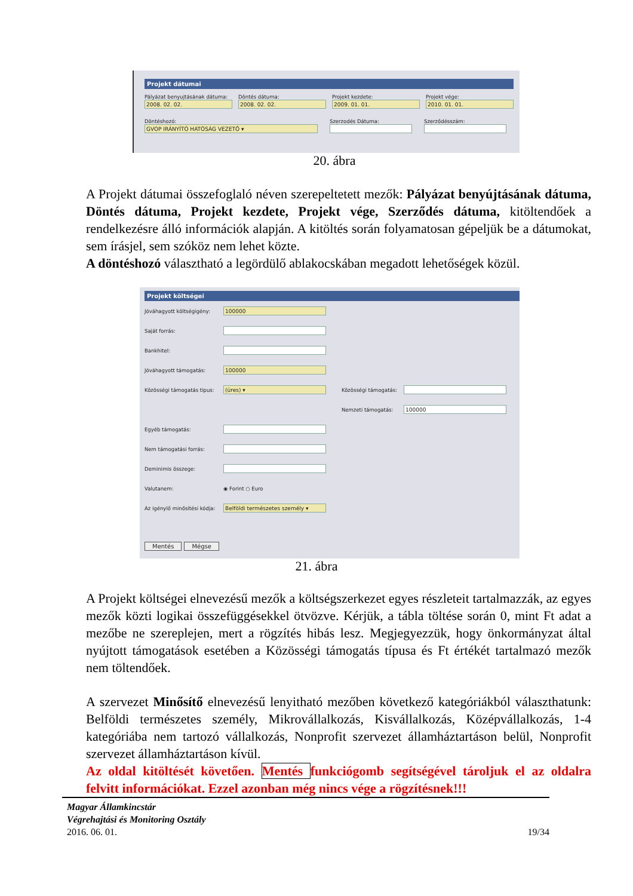Projekt dátumai
Pályázat benyujtásának dátuma:
2008. 02. 02.
Döntés dátuma:
2008. 02. 02.
Projekt kezdete:
2009. 01. 01.
Projekt vége:
2010. 01. 01.
Döntéshozó:
GVOP IRÁNYÍTÓ HATÓSÁG VEZETŐ ▾
Szerzodés Dátuma: Szerződésszám:
20. ábra
A Projekt dátumai összefoglaló néven szerepeltetett mezők: Pályázat benyújtásának dátuma, Döntés dátuma, Projekt kezdete, Projekt vége, Szerződés dátuma, kitöltendőek a rendelkezésre álló információk alapján. A kitöltés során folyamatosan gépeljük be a dátumokat, sem írásjel, sem szóköz nem lehet közte.
A döntéshozó választható a legördülő ablakocskában megadott lehetőségek közül.
Projekt költségei
Jóváhagyott költségigény:
100000
Saját forrás:
Bankhitel:
Jóváhagyott támogatás:
100000
Közösségi támogatás tipus:
(üres) ▾
Közösségi támogatás:
Nemzeti támogatás:
100000
Egyéb támogatás:
Nem támogatási forrás:
Deminimis összege:
Valutanem: ◉ Forint ○ Euro
Az igénylő minősítési kódja:
Belföldi természetes személy ▾
Mentés Mégse
21. ábra
A Projekt költségei elnevezésű mezők a költségszerkezet egyes részleteit tartalmazzák, az egyes mezők közti logikai összefüggésekkel ötvözve. Kérjük, a tábla töltése során 0, mint Ft adat a mezőbe ne szereplejen, mert a rögzítés hibás lesz. Megjegyezzük, hogy önkormányzat által nyújtott támogatások esetében a Közösségi támogatás típusa és Ft értékét tartalmazó mezők nem töltendőek.
A szervezet Minősítő elnevezésű lenyitható mezőben következő kategóriákból választhatunk: Belföldi természetes személy, Mikrovállalkozás, Kisvállalkozás, Középvállalkozás, 1-4 kategóriába nem tartozó vállalkozás, Nonprofit szervezet államháztartáson belül, Nonprofit szervezet államháztartáson kívül.
Az oldal kitöltését követően. Mentés funkciógomb segítségével tároljuk el az oldalra felvitt információkat. Ezzel azonban még nincs vége a rögzítésnek!!!
Magyar Államkincstár
Végrehajtási és Monitoring Osztály
2016. 06. 01. 19/34